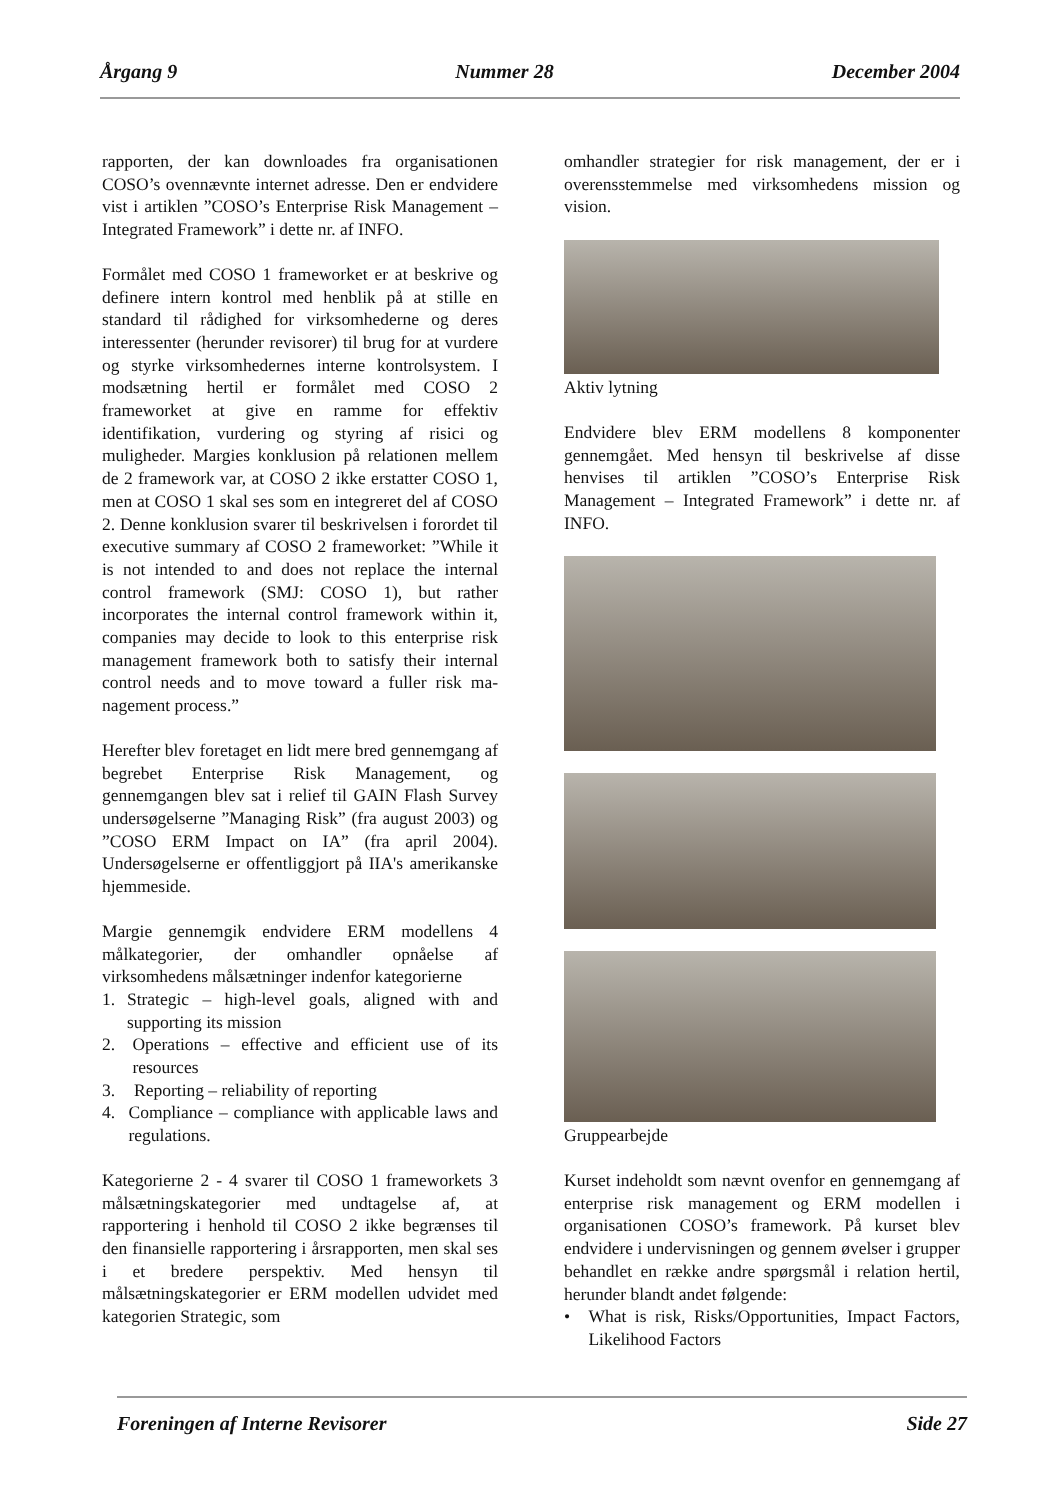Årgang 9 Nummer 28 December 2004
rapporten, der kan downloades fra organisationen COSO’s ovennævnte internet adresse. Den er endvidere vist i artiklen ”COSO’s Enterprise Risk Management – Integrated Framework” i dette nr. af INFO.
Formålet med COSO 1 frameworket er at beskrive og definere intern kontrol med henblik på at stille en standard til rådighed for virksomhederne og deres interessenter (herunder revisorer) til brug for at vurdere og styrke virksomhedernes interne kontrolsystem. I modsætning hertil er formålet med COSO 2 frameworket at give en ramme for effektiv identifikation, vurdering og styring af risici og muligheder. Margies konklusion på relationen mellem de 2 framework var, at COSO 2 ikke erstatter COSO 1, men at COSO 1 skal ses som en integreret del af COSO 2. Denne konklusion svarer til beskrivelsen i forordet til executive summary af COSO 2 frameworket: ”While it is not intended to and does not replace the internal control framework (SMJ: COSO 1), but rather incorporates the internal control framework within it, companies may decide to look to this enterprise risk management framework both to satisfy their internal control needs and to move toward a fuller risk ma-nagement process.”
Herefter blev foretaget en lidt mere bred gennemgang af begrebet Enterprise Risk Management, og gennemgangen blev sat i relief til GAIN Flash Survey undersøgelserne ”Managing Risk” (fra august 2003) og ”COSO ERM Impact on IA” (fra april 2004). Undersøgelserne er offentliggjort på IIA's amerikanske hjemmeside.
Margie gennemgik endvidere ERM modellens 4 målkategorier, der omhandler opnåelse af virksomhedens målsætninger indenfor kategorierne
1. Strategic – high-level goals, aligned with and supporting its mission
2. Operations – effective and efficient use of its resources
3. Reporting – reliability of reporting
4. Compliance – compliance with applicable laws and regulations.
Kategorierne 2 - 4 svarer til COSO 1 frameworkets 3 målsætningskategorier med undtagelse af, at rapportering i henhold til COSO 2 ikke begrænses til den finansielle rapportering i årsrapporten, men skal ses i et bredere perspektiv. Med hensyn til målsætningskategorier er ERM modellen udvidet med kategorien Strategic, som
omhandler strategier for risk management, der er i overensstemmelse med virksomhedens mission og vision.
Aktiv lytning
Endvidere blev ERM modellens 8 komponenter gennemgået. Med hensyn til beskrivelse af disse henvises til artiklen ”COSO’s Enterprise Risk Management – Integrated Framework” i dette nr. af INFO.
Gruppearbejde
Kurset indeholdt som nævnt ovenfor en gennemgang af enterprise risk management og ERM modellen i organisationen COSO’s framework. På kurset blev endvidere i undervisningen og gennem øvelser i grupper behandlet en række andre spørgsmål i relation hertil, herunder blandt andet følgende:
• What is risk, Risks/Opportunities, Impact Factors, Likelihood Factors
Foreningen af Interne Revisorer Side 27